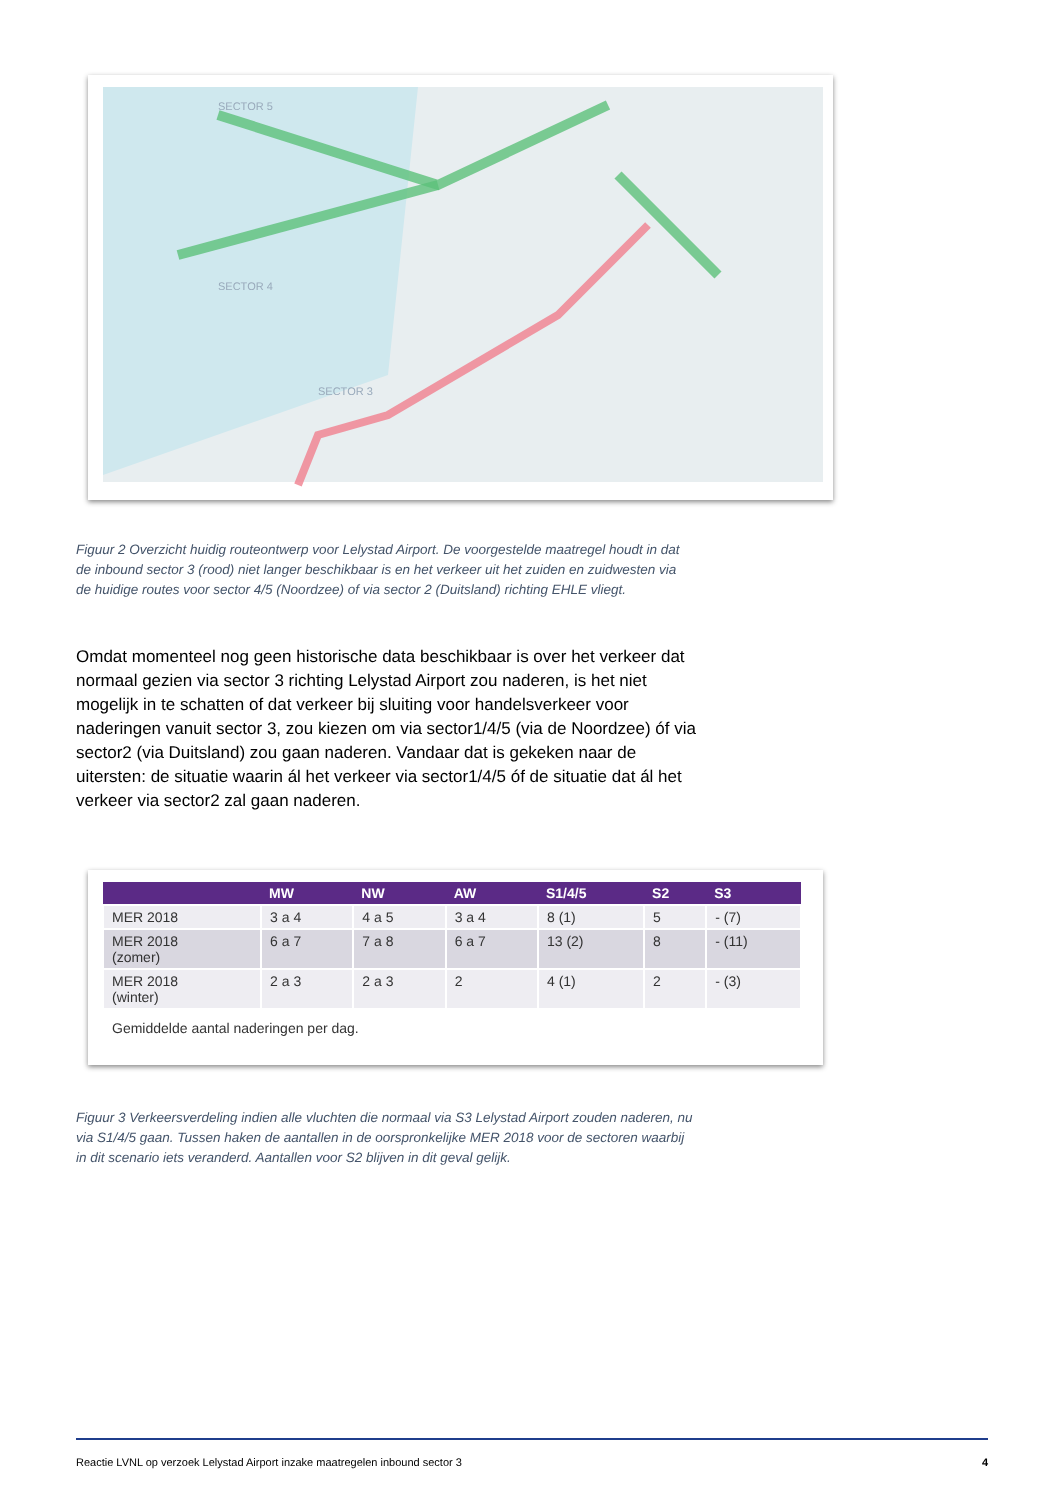SECTOR 4
SECTOR 5
SECTOR 3
Figuur 2 Overzicht huidig routeontwerp voor Lelystad Airport. De voorgestelde maatregel houdt in dat de inbound sector 3 (rood) niet langer beschikbaar is en het verkeer uit het zuiden en zuidwesten via de huidige routes voor sector 4/5 (Noordzee) of via sector 2 (Duitsland) richting EHLE vliegt.
Omdat momenteel nog geen historische data beschikbaar is over het verkeer dat normaal gezien via sector 3 richting Lelystad Airport zou naderen, is het niet mogelijk in te schatten of dat verkeer bij sluiting voor handelsverkeer voor naderingen vanuit sector 3, zou kiezen om via sector1/4/5 (via de Noordzee) óf via sector2 (via Duitsland) zou gaan naderen. Vandaar dat is gekeken naar de uitersten: de situatie waarin ál het verkeer via sector1/4/5 óf de situatie dat ál het verkeer via sector2 zal gaan naderen.
| | MW | NW | AW | S1/4/5 | S2 | S3 |
| --- | --- | --- | --- | --- | --- | --- |
| MER 2018 | 3 a 4 | 4 a 5 | 3 a 4 | 8 (1) | 5 | - (7) |
| MER 2018 (zomer) | 6 a 7 | 7 a 8 | 6 a 7 | 13 (2) | 8 | - (11) |
| MER 2018 (winter) | 2 a 3 | 2 a 3 | 2 | 4 (1) | 2 | - (3) |
| Gemiddelde aantal naderingen per dag. | | | | | | |
Figuur 3 Verkeersverdeling indien alle vluchten die normaal via S3 Lelystad Airport zouden naderen, nu via S1/4/5 gaan. Tussen haken de aantallen in de oorspronkelijke MER 2018 voor de sectoren waarbij in dit scenario iets veranderd. Aantallen voor S2 blijven in dit geval gelijk.
Reactie LVNL op verzoek Lelystad Airport inzake maatregelen inbound sector 3 4